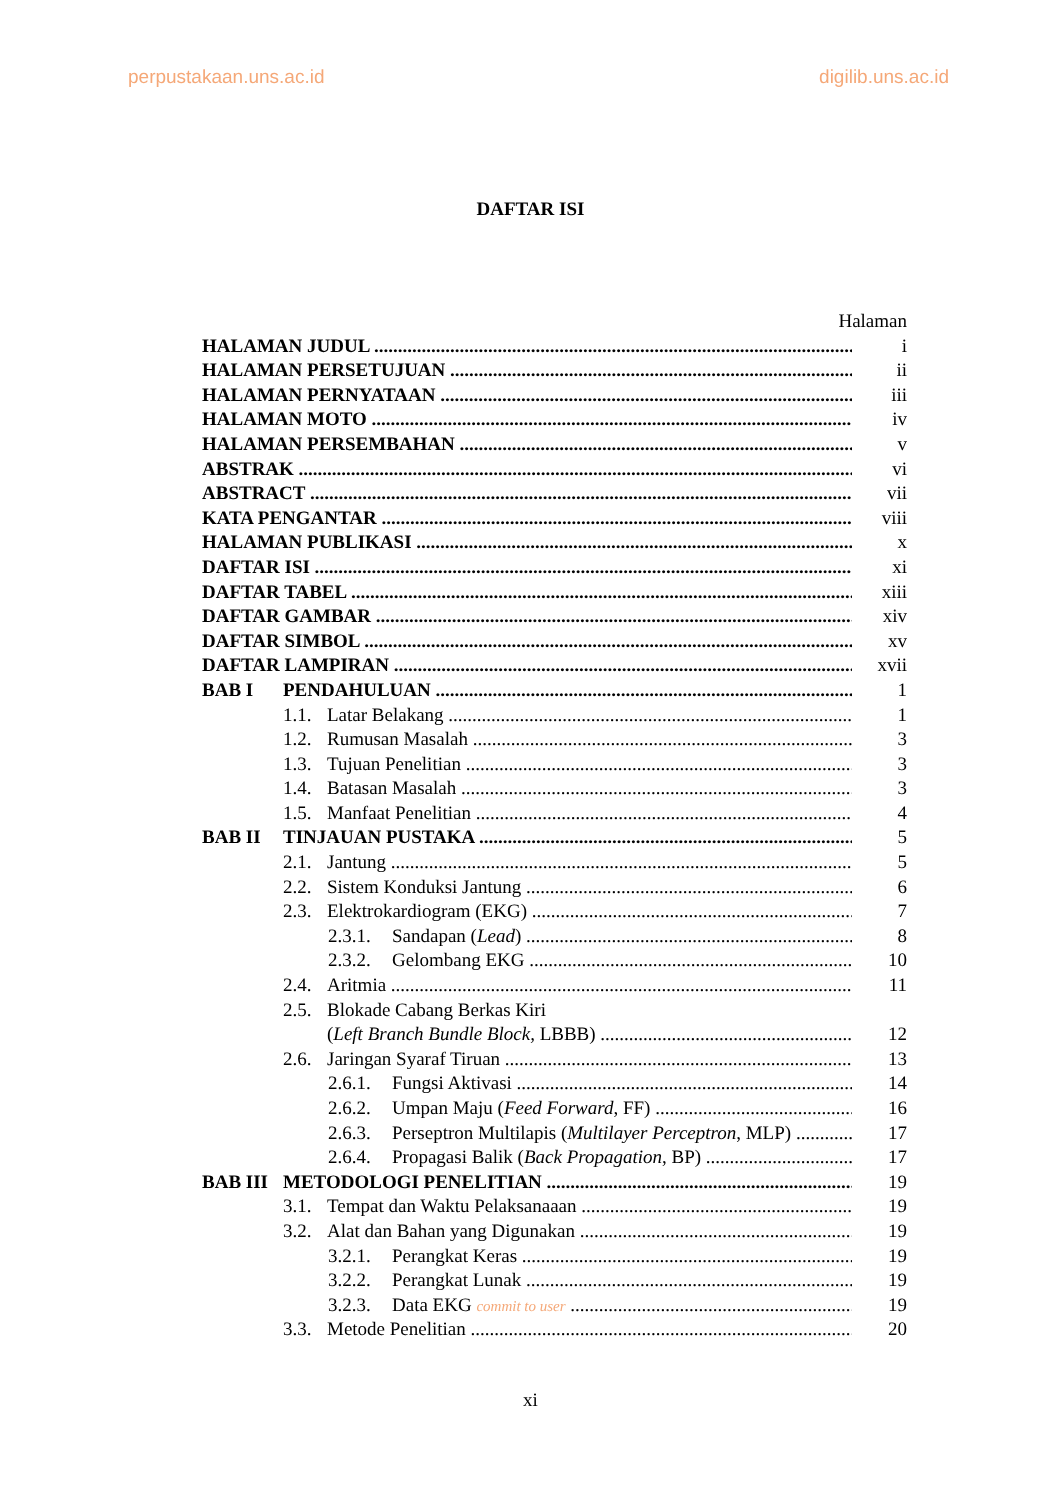perpustakaan.uns.ac.id digilib.uns.ac.id
DAFTAR ISI
Halaman
HALAMAN JUDUL i
HALAMAN PERSETUJUAN ii
HALAMAN PERNYATAAN iii
HALAMAN MOTO iv
HALAMAN PERSEMBAHAN v
ABSTRAK vi
ABSTRACT vii
KATA PENGANTAR viii
HALAMAN PUBLIKASI x
DAFTAR ISI xi
DAFTAR TABEL xiii
DAFTAR GAMBAR xiv
DAFTAR SIMBOL xv
DAFTAR LAMPIRAN xvii
BAB I PENDAHULUAN 1
1.1. Latar Belakang 1
1.2. Rumusan Masalah 3
1.3. Tujuan Penelitian 3
1.4. Batasan Masalah 3
1.5. Manfaat Penelitian 4
BAB II TINJAUAN PUSTAKA 5
2.1. Jantung 5
2.2. Sistem Konduksi Jantung 6
2.3. Elektrokardiogram (EKG) 7
2.3.1. Sandapan (Lead) 8
2.3.2. Gelombang EKG 10
2.4. Aritmia 11
2.5. Blokade Cabang Berkas Kiri
(Left Branch Bundle Block, LBBB) 12
2.6. Jaringan Syaraf Tiruan 13
2.6.1. Fungsi Aktivasi 14
2.6.2. Umpan Maju (Feed Forward, FF) 16
2.6.3. Perseptron Multilapis (Multilayer Perceptron, MLP) 17
2.6.4. Propagasi Balik (Back Propagation, BP) 17
BAB III METODOLOGI PENELITIAN 19
3.1. Tempat dan Waktu Pelaksanaaan 19
3.2. Alat dan Bahan yang Digunakan 19
3.2.1. Perangkat Keras 19
3.2.2. Perangkat Lunak 19
3.2.3. Data EKG commit to user 19
3.3. Metode Penelitian 20
xi